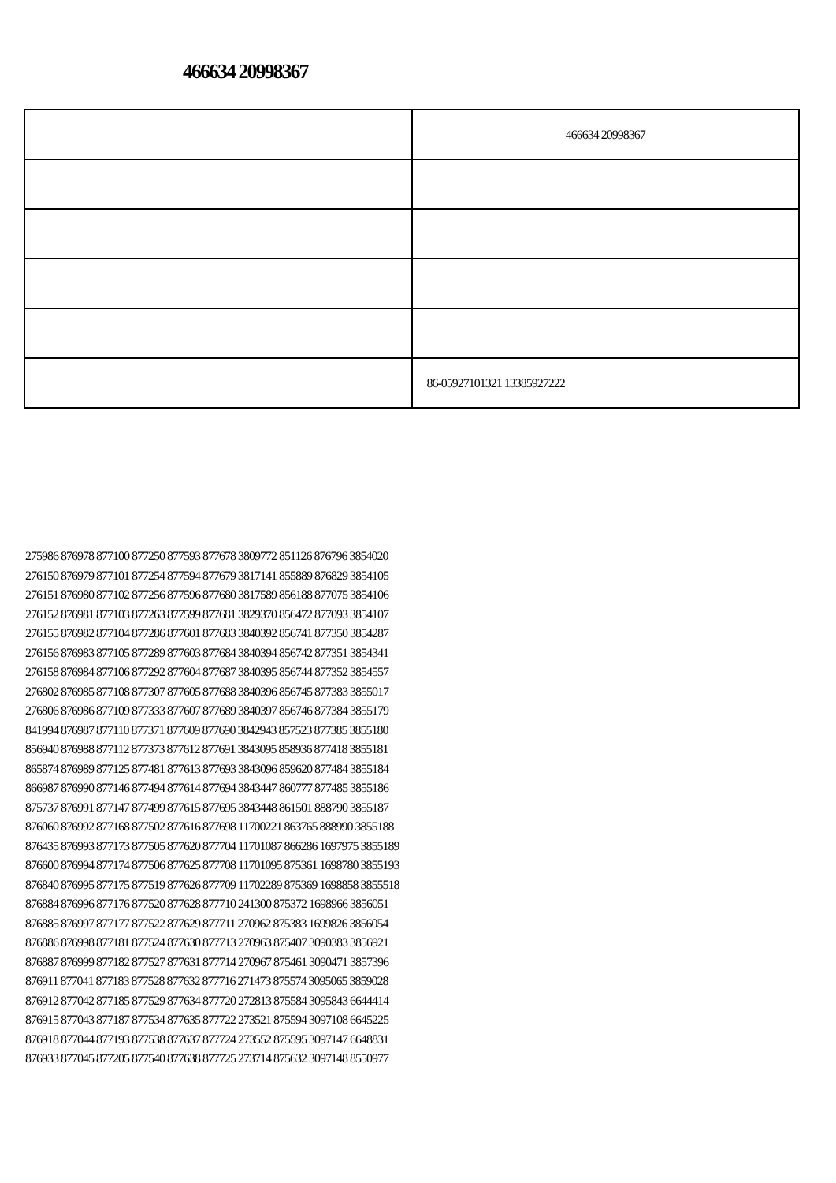466634 20998367
| | 466634 20998367 |
| | 86-05927101321 13385927222 |
275986 876978 877100 877250 877593 877678 3809772 851126 876796 3854020 276150 876979 877101 877254 877594 877679 3817141 855889 876829 3854105 276151 876980 877102 877256 877596 877680 3817589 856188 877075 3854106 276152 876981 877103 877263 877599 877681 3829370 856472 877093 3854107 276155 876982 877104 877286 877601 877683 3840392 856741 877350 3854287 276156 876983 877105 877289 877603 877684 3840394 856742 877351 3854341 276158 876984 877106 877292 877604 877687 3840395 856744 877352 3854557 276802 876985 877108 877307 877605 877688 3840396 856745 877383 3855017 276806 876986 877109 877333 877607 877689 3840397 856746 877384 3855179 841994 876987 877110 877371 877609 877690 3842943 857523 877385 3855180 856940 876988 877112 877373 877612 877691 3843095 858936 877418 3855181 865874 876989 877125 877481 877613 877693 3843096 859620 877484 3855184 866987 876990 877146 877494 877614 877694 3843447 860777 877485 3855186 875737 876991 877147 877499 877615 877695 3843448 861501 888790 3855187 876060 876992 877168 877502 877616 877698 11700221 863765 888990 3855188 876435 876993 877173 877505 877620 877704 11701087 866286 1697975 3855189 876600 876994 877174 877506 877625 877708 11701095 875361 1698780 3855193 876840 876995 877175 877519 877626 877709 11702289 875369 1698858 3855518 876884 876996 877176 877520 877628 877710 241300 875372 1698966 3856051 876885 876997 877177 877522 877629 877711 270962 875383 1699826 3856054 876886 876998 877181 877524 877630 877713 270963 875407 3090383 3856921 876887 876999 877182 877527 877631 877714 270967 875461 3090471 3857396 876911 877041 877183 877528 877632 877716 271473 875574 3095065 3859028 876912 877042 877185 877529 877634 877720 272813 875584 3095843 6644414 876915 877043 877187 877534 877635 877722 273521 875594 3097108 6645225 876918 877044 877193 877538 877637 877724 273552 875595 3097147 6648831 876933 877045 877205 877540 877638 877725 273714 875632 3097148 8550977